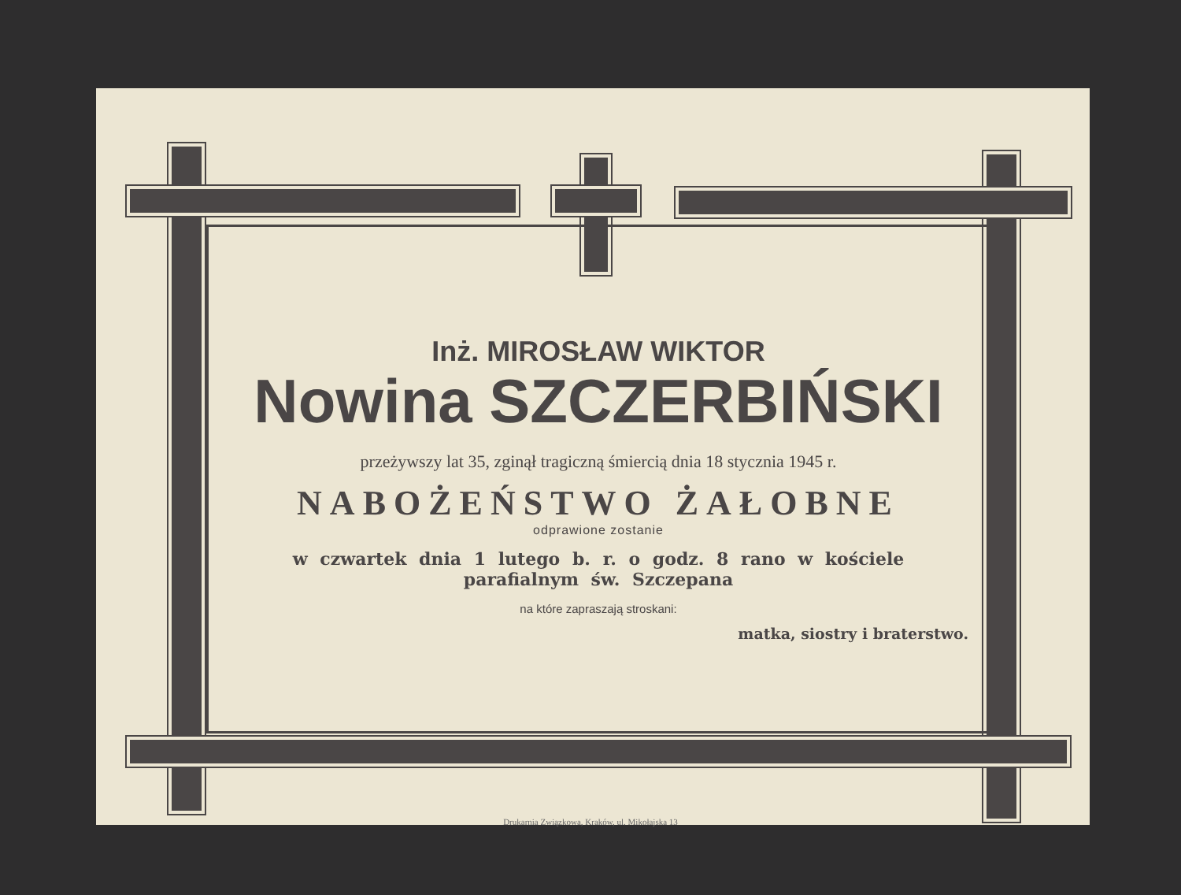Inż. MIROSŁAW WIKTOR
Nowina SZCZERBIŃSKI
przeżywszy lat 35, zginął tragiczną śmiercią dnia 18 stycznia 1945 r.
NABOŻEŃSTWO ŻAŁOBNE
odprawione zostanie
w czwartek dnia 1 lutego b. r. o godz. 8 rano w kościele
parafialnym św. Szczepana
na które zapraszają stroskani:
matka, siostry i braterstwo.
Drukarnia Związkowa, Kraków, ul. Mikołajska 13